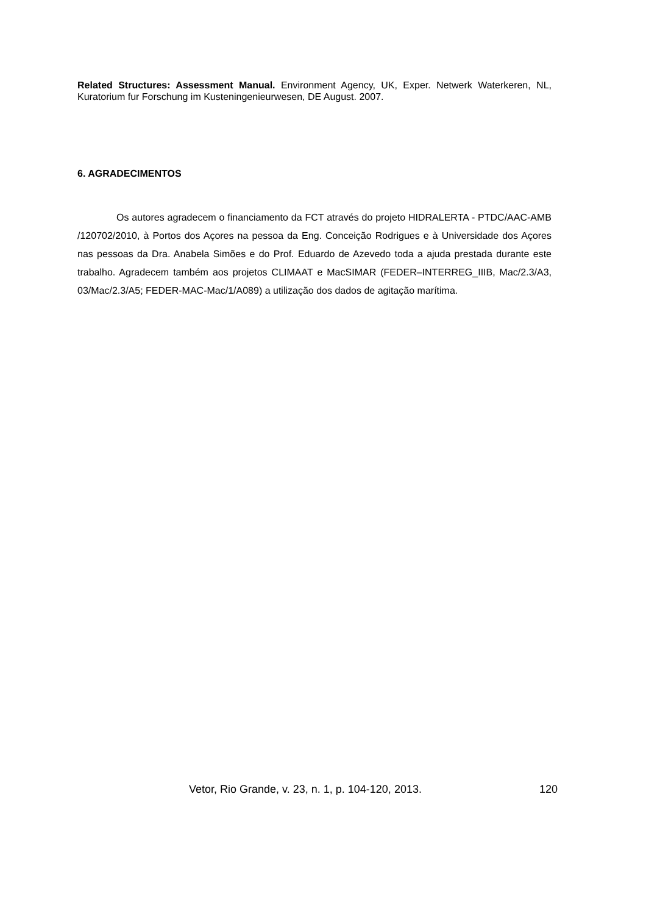Related Structures: Assessment Manual. Environment Agency, UK, Exper. Netwerk Waterkeren, NL, Kuratorium fur Forschung im Kusteningenieurwesen, DE August. 2007.
6. AGRADECIMENTOS
Os autores agradecem o financiamento da FCT através do projeto HIDRALERTA - PTDC/AAC-AMB /120702/2010, à Portos dos Açores na pessoa da Eng. Conceição Rodrigues e à Universidade dos Açores nas pessoas da Dra. Anabela Simões e do Prof. Eduardo de Azevedo toda a ajuda prestada durante este trabalho. Agradecem também aos projetos CLIMAAT e MacSIMAR (FEDER–INTERREG_IIIB, Mac/2.3/A3, 03/Mac/2.3/A5; FEDER-MAC-Mac/1/A089) a utilização dos dados de agitação marítima.
Vetor, Rio Grande, v. 23, n. 1, p. 104-120, 2013. 120